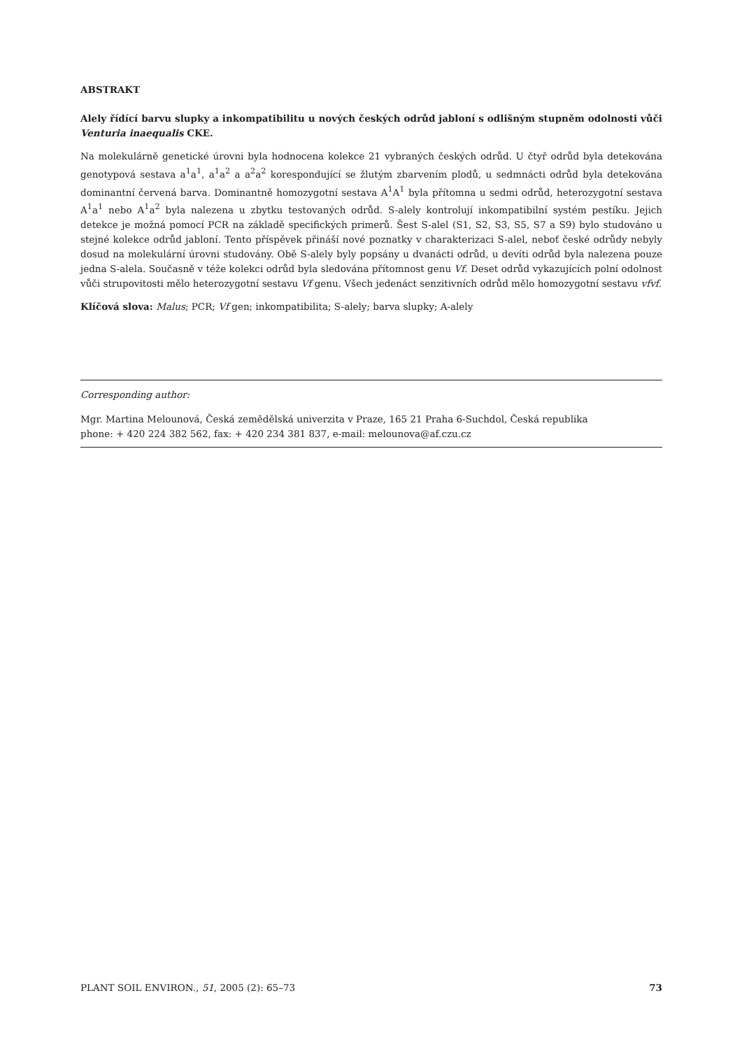ABSTRAKT
Alely řídící barvu slupky a inkompatibilitu u nových českých odrůd jabloní s odlišným stupněm odolnosti vůči Venturia inaequalis CKE.
Na molekulárně genetické úrovni byla hodnocena kolekce 21 vybraných českých odrůd. U čtyř odrůd byla detekována genotypová sestava a<sup>1</sup>a<sup>1</sup>, a<sup>1</sup>a<sup>2</sup> a a<sup>2</sup>a<sup>2</sup> korespondující se žlutým zbarvením plodů, u sedmnácti odrůd byla detekována dominantní červená barva. Dominantně homozygotní sestava A<sup>1</sup>A<sup>1</sup> byla přítomna u sedmi odrůd, heterozygotní sestava A<sup>1</sup>a<sup>1</sup> nebo A<sup>1</sup>a<sup>2</sup> byla nalezena u zbytku testovaných odrůd. S-alely kontrolují inkompatibilní systém pestíku. Jejich detekce je možná pomocí PCR na základě specifických primerů. Šest S-alel (S1, S2, S3, S5, S7 a S9) bylo studováno u stejné kolekce odrůd jabloní. Tento příspěvek přináší nové poznatky v charakterizaci S-alel, neboť české odrůdy nebyly dosud na molekulární úrovni studovány. Obě S-alely byly popsány u dvanácti odrůd, u devíti odrůd byla nalezena pouze jedna S-alela. Současně v téže kolekci odrůd byla sledována přítomnost genu Vf. Deset odrůd vykazujících polní odolnost vůči strupovitosti mělo heterozygotní sestavu Vf genu. Všech jedenáct senzitivních odrůd mělo homozygotní sestavu vfvf.
Klíčová slova: Malus; PCR; Vf gen; inkompatibilita; S-alely; barva slupky; A-alely
Corresponding author:
Mgr. Martina Melounová, Česká zemědělská univerzita v Praze, 165 21 Praha 6-Suchdol, Česká republika
phone: + 420 224 382 562, fax: + 420 234 381 837, e-mail: melounova@af.czu.cz
PLANT SOIL ENVIRON., 51, 2005 (2): 65–73 73